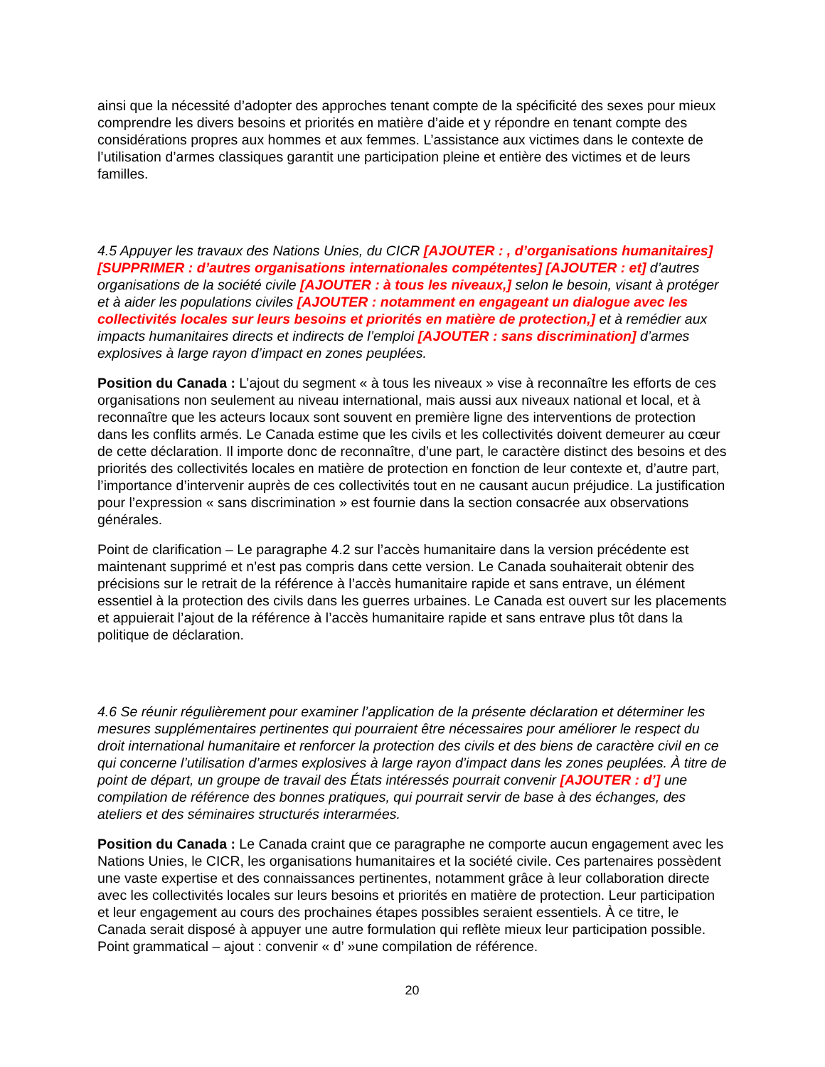ainsi que la nécessité d’adopter des approches tenant compte de la spécificité des sexes pour mieux comprendre les divers besoins et priorités en matière d’aide et y répondre en tenant compte des considérations propres aux hommes et aux femmes. L’assistance aux victimes dans le contexte de l’utilisation d’armes classiques garantit une participation pleine et entière des victimes et de leurs familles.
4.5 Appuyer les travaux des Nations Unies, du CICR [AJOUTER : , d’organisations humanitaires] [SUPPRIMER : d’autres organisations internationales compétentes] [AJOUTER : et] d’autres organisations de la société civile [AJOUTER : à tous les niveaux,] selon le besoin, visant à protéger et à aider les populations civiles [AJOUTER : notamment en engageant un dialogue avec les collectivités locales sur leurs besoins et priorités en matière de protection,] et à remédier aux impacts humanitaires directs et indirects de l’emploi [AJOUTER : sans discrimination] d’armes explosives à large rayon d’impact en zones peuplées.
Position du Canada : L’ajout du segment « à tous les niveaux » vise à reconnaître les efforts de ces organisations non seulement au niveau international, mais aussi aux niveaux national et local, et à reconnaître que les acteurs locaux sont souvent en première ligne des interventions de protection dans les conflits armés. Le Canada estime que les civils et les collectivités doivent demeurer au cœur de cette déclaration. Il importe donc de reconnaître, d’une part, le caractère distinct des besoins et des priorités des collectivités locales en matière de protection en fonction de leur contexte et, d’autre part, l’importance d’intervenir auprès de ces collectivités tout en ne causant aucun préjudice. La justification pour l’expression « sans discrimination » est fournie dans la section consacrée aux observations générales.
Point de clarification – Le paragraphe 4.2 sur l’accès humanitaire dans la version précédente est maintenant supprimé et n’est pas compris dans cette version. Le Canada souhaiterait obtenir des précisions sur le retrait de la référence à l’accès humanitaire rapide et sans entrave, un élément essentiel à la protection des civils dans les guerres urbaines. Le Canada est ouvert sur les placements et appuierait l’ajout de la référence à l’accès humanitaire rapide et sans entrave plus tôt dans la politique de déclaration.
4.6 Se réunir régulièrement pour examiner l’application de la présente déclaration et déterminer les mesures supplémentaires pertinentes qui pourraient être nécessaires pour améliorer le respect du droit international humanitaire et renforcer la protection des civils et des biens de caractère civil en ce qui concerne l’utilisation d’armes explosives à large rayon d’impact dans les zones peuplées. À titre de point de départ, un groupe de travail des États intéressés pourrait convenir [AJOUTER : d’] une compilation de référence des bonnes pratiques, qui pourrait servir de base à des échanges, des ateliers et des séminaires structurés interarmées.
Position du Canada : Le Canada craint que ce paragraphe ne comporte aucun engagement avec les Nations Unies, le CICR, les organisations humanitaires et la société civile. Ces partenaires possèdent une vaste expertise et des connaissances pertinentes, notamment grâce à leur collaboration directe avec les collectivités locales sur leurs besoins et priorités en matière de protection. Leur participation et leur engagement au cours des prochaines étapes possibles seraient essentiels. À ce titre, le Canada serait disposé à appuyer une autre formulation qui reflète mieux leur participation possible. Point grammatical – ajout : convenir « d’ »une compilation de référence.
20